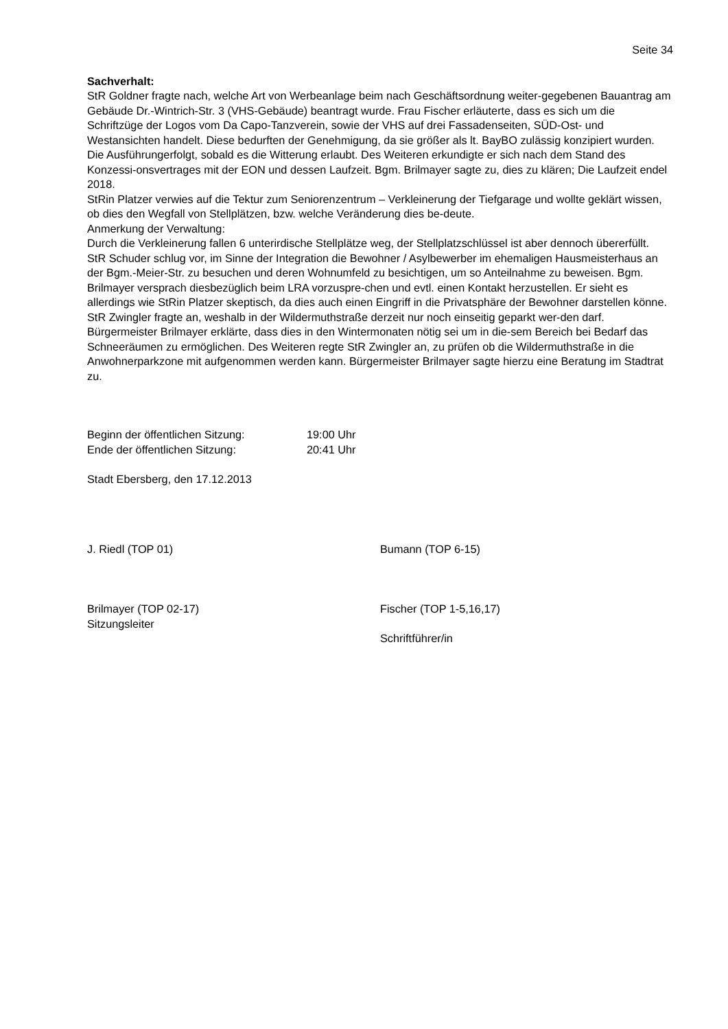Seite 34
Sachverhalt:
StR Goldner fragte nach, welche Art von Werbeanlage beim nach Geschäftsordnung weiter-gegebenen Bauantrag am Gebäude Dr.-Wintrich-Str. 3 (VHS-Gebäude) beantragt wurde. Frau Fischer erläuterte, dass es sich um die Schriftzüge der Logos vom Da Capo-Tanzverein, sowie der VHS auf drei Fassadenseiten, SÜD-Ost- und Westansichten handelt. Diese bedurften der Genehmigung, da sie größer als lt. BayBO zulässig konzipiert wurden. Die Ausführungerfolgt, sobald es die Witterung erlaubt. Des Weiteren erkundigte er sich nach dem Stand des Konzessi-onsvertrages mit der EON und dessen Laufzeit. Bgm. Brilmayer sagte zu, dies zu klären; Die Laufzeit endel 2018.
StRin Platzer verwies auf die Tektur zum Seniorenzentrum – Verkleinerung der Tiefgarage und wollte geklärt wissen, ob dies den Wegfall von Stellplätzen, bzw. welche Veränderung dies be-deute.
Anmerkung der Verwaltung:
Durch die Verkleinerung fallen 6 unterirdische Stellplätze weg, der Stellplatzschlüssel ist aber dennoch übererfüllt.
StR Schuder schlug vor, im Sinne der Integration die Bewohner / Asylbewerber im ehemaligen Hausmeisterhaus an der Bgm.-Meier-Str. zu besuchen und deren Wohnumfeld zu besichtigen, um so Anteilnahme zu beweisen. Bgm. Brilmayer versprach diesbezüglich beim LRA vorzuspre-chen und evtl. einen Kontakt herzustellen. Er sieht es allerdings wie StRin Platzer skeptisch, da dies auch einen Eingriff in die Privatsphäre der Bewohner darstellen könne.
StR Zwingler fragte an, weshalb in der Wildermuthstraße derzeit nur noch einseitig geparkt wer-den darf. Bürgermeister Brilmayer erklärte, dass dies in den Wintermonaten nötig sei um in die-sem Bereich bei Bedarf das Schneeräumen zu ermöglichen. Des Weiteren regte StR Zwingler an, zu prüfen ob die Wildermuthstraße in die Anwohnerparkzone mit aufgenommen werden kann. Bürgermeister Brilmayer sagte hierzu eine Beratung im Stadtrat zu.
Beginn der öffentlichen Sitzung: 19:00 Uhr
Ende der öffentlichen Sitzung: 20:41 Uhr
Stadt Ebersberg, den 17.12.2013
J. Riedl (TOP 01) Bumann (TOP 6-15)
Brilmayer (TOP 02-17)
Sitzungsleiter
Fischer (TOP 1-5,16,17)
Schriftführer/in